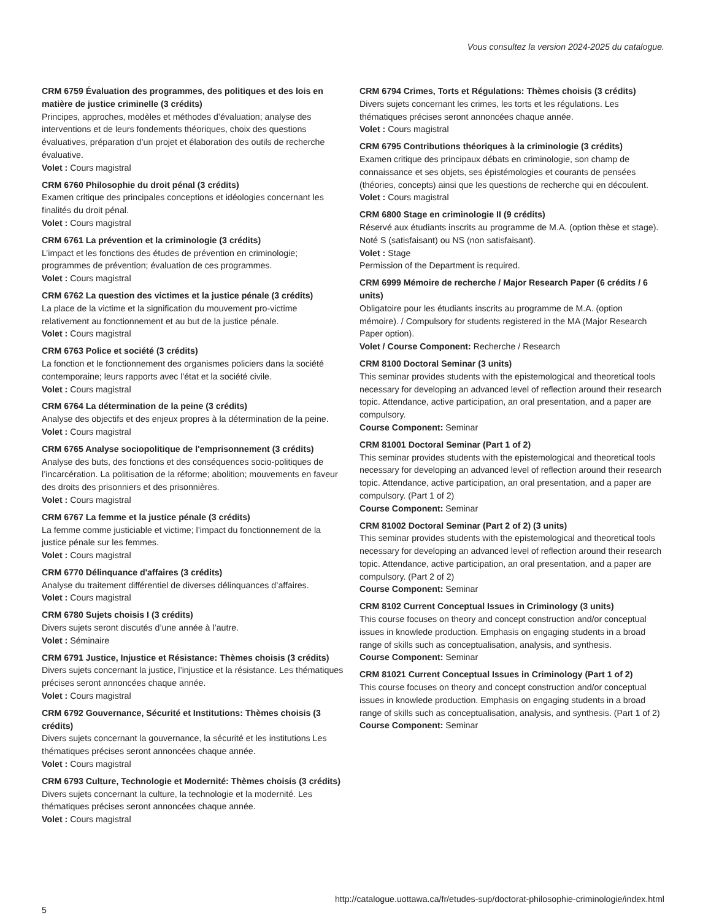Vous consultez la version 2024-2025 du catalogue.
CRM 6759 Évaluation des programmes, des politiques et des lois en matière de justice criminelle (3 crédits)
Principes, approches, modèles et méthodes d’évaluation; analyse des interventions et de leurs fondements théoriques, choix des questions évaluatives, préparation d’un projet et élaboration des outils de recherche évaluative.
Volet : Cours magistral
CRM 6760 Philosophie du droit pénal (3 crédits)
Examen critique des principales conceptions et idéologies concernant les finalités du droit pénal.
Volet : Cours magistral
CRM 6761 La prévention et la criminologie (3 crédits)
L’impact et les fonctions des études de prévention en criminologie; programmes de prévention; évaluation de ces programmes.
Volet : Cours magistral
CRM 6762 La question des victimes et la justice pénale (3 crédits)
La place de la victime et la signification du mouvement pro-victime relativement au fonctionnement et au but de la justice pénale.
Volet : Cours magistral
CRM 6763 Police et société (3 crédits)
La fonction et le fonctionnement des organismes policiers dans la société contemporaine; leurs rapports avec l'état et la société civile.
Volet : Cours magistral
CRM 6764 La détermination de la peine (3 crédits)
Analyse des objectifs et des enjeux propres à la détermination de la peine.
Volet : Cours magistral
CRM 6765 Analyse sociopolitique de l'emprisonnement (3 crédits)
Analyse des buts, des fonctions et des conséquences socio-politiques de l’incarcération. La politisation de la réforme; abolition; mouvements en faveur des droits des prisonniers et des prisonnières.
Volet : Cours magistral
CRM 6767 La femme et la justice pénale (3 crédits)
La femme comme justiciable et victime; l’impact du fonctionnement de la justice pénale sur les femmes.
Volet : Cours magistral
CRM 6770 Délinquance d'affaires (3 crédits)
Analyse du traitement différentiel de diverses délinquances d’affaires.
Volet : Cours magistral
CRM 6780 Sujets choisis I (3 crédits)
Divers sujets seront discutés d’une année à l’autre.
Volet : Séminaire
CRM 6791 Justice, Injustice et Résistance: Thèmes choisis (3 crédits)
Divers sujets concernant la justice, l’injustice et la résistance. Les thématiques précises seront annoncées chaque année.
Volet : Cours magistral
CRM 6792 Gouvernance, Sécurité et Institutions: Thèmes choisis (3 crédits)
Divers sujets concernant la gouvernance, la sécurité et les institutions Les thématiques précises seront annoncées chaque année.
Volet : Cours magistral
CRM 6793 Culture, Technologie et Modernité: Thèmes choisis (3 crédits)
Divers sujets concernant la culture, la technologie et la modernité. Les thématiques précises seront annoncées chaque année.
Volet : Cours magistral
CRM 6794 Crimes, Torts et Régulations: Thèmes choisis (3 crédits)
Divers sujets concernant les crimes, les torts et les régulations. Les thématiques précises seront annoncées chaque année.
Volet : Cours magistral
CRM 6795 Contributions théoriques à la criminologie (3 crédits)
Examen critique des principaux débats en criminologie, son champ de connaissance et ses objets, ses épistémologies et courants de pensées (théories, concepts) ainsi que les questions de recherche qui en découlent.
Volet : Cours magistral
CRM 6800 Stage en criminologie II (9 crédits)
Réservé aux étudiants inscrits au programme de M.A. (option thèse et stage). Noté S (satisfaisant) ou NS (non satisfaisant).
Volet : Stage
Permission of the Department is required.
CRM 6999 Mémoire de recherche / Major Research Paper (6 crédits / 6 units)
Obligatoire pour les étudiants inscrits au programme de M.A. (option mémoire). / Compulsory for students registered in the MA (Major Research Paper option).
Volet / Course Component: Recherche / Research
CRM 8100 Doctoral Seminar (3 units)
This seminar provides students with the epistemological and theoretical tools necessary for developing an advanced level of reflection around their research topic. Attendance, active participation, an oral presentation, and a paper are compulsory.
Course Component: Seminar
CRM 81001 Doctoral Seminar (Part 1 of 2)
This seminar provides students with the epistemological and theoretical tools necessary for developing an advanced level of reflection around their research topic. Attendance, active participation, an oral presentation, and a paper are compulsory. (Part 1 of 2)
Course Component: Seminar
CRM 81002 Doctoral Seminar (Part 2 of 2) (3 units)
This seminar provides students with the epistemological and theoretical tools necessary for developing an advanced level of reflection around their research topic. Attendance, active participation, an oral presentation, and a paper are compulsory. (Part 2 of 2)
Course Component: Seminar
CRM 8102 Current Conceptual Issues in Criminology (3 units)
This course focuses on theory and concept construction and/or conceptual issues in knowlede production. Emphasis on engaging students in a broad range of skills such as conceptualisation, analysis, and synthesis.
Course Component: Seminar
CRM 81021 Current Conceptual Issues in Criminology (Part 1 of 2)
This course focuses on theory and concept construction and/or conceptual issues in knowlede production. Emphasis on engaging students in a broad range of skills such as conceptualisation, analysis, and synthesis. (Part 1 of 2)
Course Component: Seminar
http://catalogue.uottawa.ca/fr/etudes-sup/doctorat-philosophie-criminologie/index.html
5